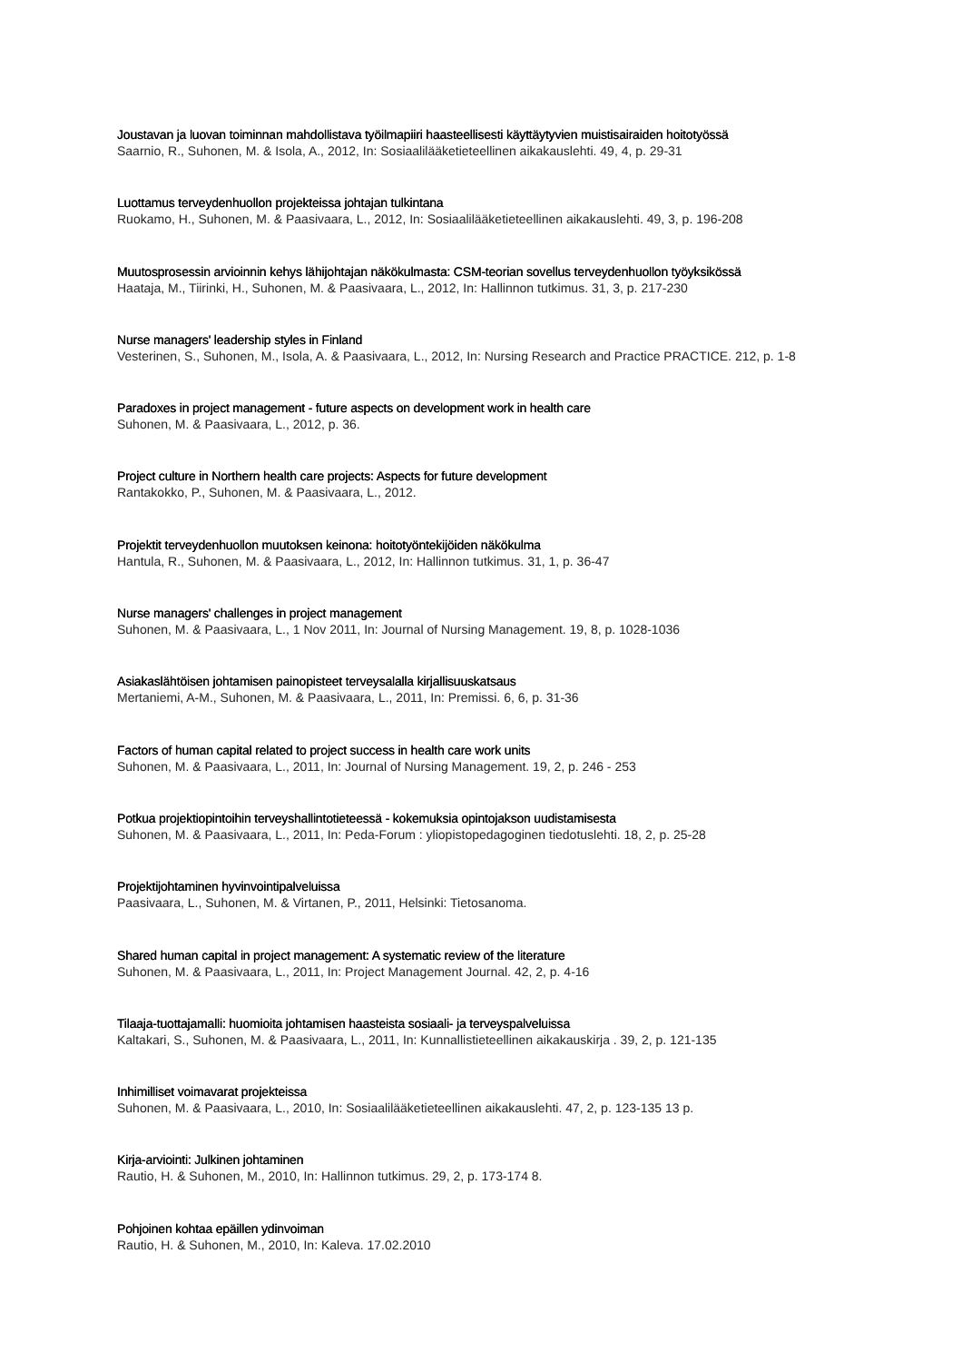Joustavan ja luovan toiminnan mahdollistava työilmapiiri haasteellisesti käyttäytyvien muistisairaiden hoitotyössä
Saarnio, R., Suhonen, M. & Isola, A., 2012, In: Sosiaalilääketieteellinen aikakauslehti. 49, 4, p. 29-31
Luottamus terveydenhuollon projekteissa johtajan tulkintana
Ruokamo, H., Suhonen, M. & Paasivaara, L., 2012, In: Sosiaalilääketieteellinen aikakauslehti. 49, 3, p. 196-208
Muutosprosessin arvioinnin kehys lähijohtajan näkökulmasta: CSM-teorian sovellus terveydenhuollon työyksikössä
Haataja, M., Tiirinki, H., Suhonen, M. & Paasivaara, L., 2012, In: Hallinnon tutkimus. 31, 3, p. 217-230
Nurse managers' leadership styles in Finland
Vesterinen, S., Suhonen, M., Isola, A. & Paasivaara, L., 2012, In: Nursing Research and Practice PRACTICE. 212, p. 1-8
Paradoxes in project management - future aspects on development work in health care
Suhonen, M. & Paasivaara, L., 2012, p. 36.
Project culture in Northern health care projects: Aspects for future development
Rantakokko, P., Suhonen, M. & Paasivaara, L., 2012.
Projektit terveydenhuollon muutoksen keinona: hoitotyöntekijöiden näkökulma
Hantula, R., Suhonen, M. & Paasivaara, L., 2012, In: Hallinnon tutkimus. 31, 1, p. 36-47
Nurse managers' challenges in project management
Suhonen, M. & Paasivaara, L., 1 Nov 2011, In: Journal of Nursing Management. 19, 8, p. 1028-1036
Asiakaslähtöisen johtamisen painopisteet terveysalalla kirjallisuuskatsaus
Mertaniemi, A-M., Suhonen, M. & Paasivaara, L., 2011, In: Premissi. 6, 6, p. 31-36
Factors of human capital related to project success in health care work units
Suhonen, M. & Paasivaara, L., 2011, In: Journal of Nursing Management. 19, 2, p. 246 - 253
Potkua projektiopintoihin terveyshallintotieteessä - kokemuksia opintojakson uudistamisesta
Suhonen, M. & Paasivaara, L., 2011, In: Peda-Forum : yliopistopedagoginen tiedotuslehti. 18, 2, p. 25-28
Projektijohtaminen hyvinvointipalveluissa
Paasivaara, L., Suhonen, M. & Virtanen, P., 2011, Helsinki: Tietosanoma.
Shared human capital in project management: A systematic review of the literature
Suhonen, M. & Paasivaara, L., 2011, In: Project Management Journal. 42, 2, p. 4-16
Tilaaja-tuottajamalli: huomioita johtamisen haasteista sosiaali- ja terveyspalveluissa
Kaltakari, S., Suhonen, M. & Paasivaara, L., 2011, In: Kunnallistieteellinen aikakauskirja . 39, 2, p. 121-135
Inhimilliset voimavarat projekteissa
Suhonen, M. & Paasivaara, L., 2010, In: Sosiaalilääketieteellinen aikakauslehti. 47, 2, p. 123-135 13 p.
Kirja-arviointi: Julkinen johtaminen
Rautio, H. & Suhonen, M., 2010, In: Hallinnon tutkimus. 29, 2, p. 173-174 8.
Pohjoinen kohtaa epäillen ydinvoiman
Rautio, H. & Suhonen, M., 2010, In: Kaleva. 17.02.2010